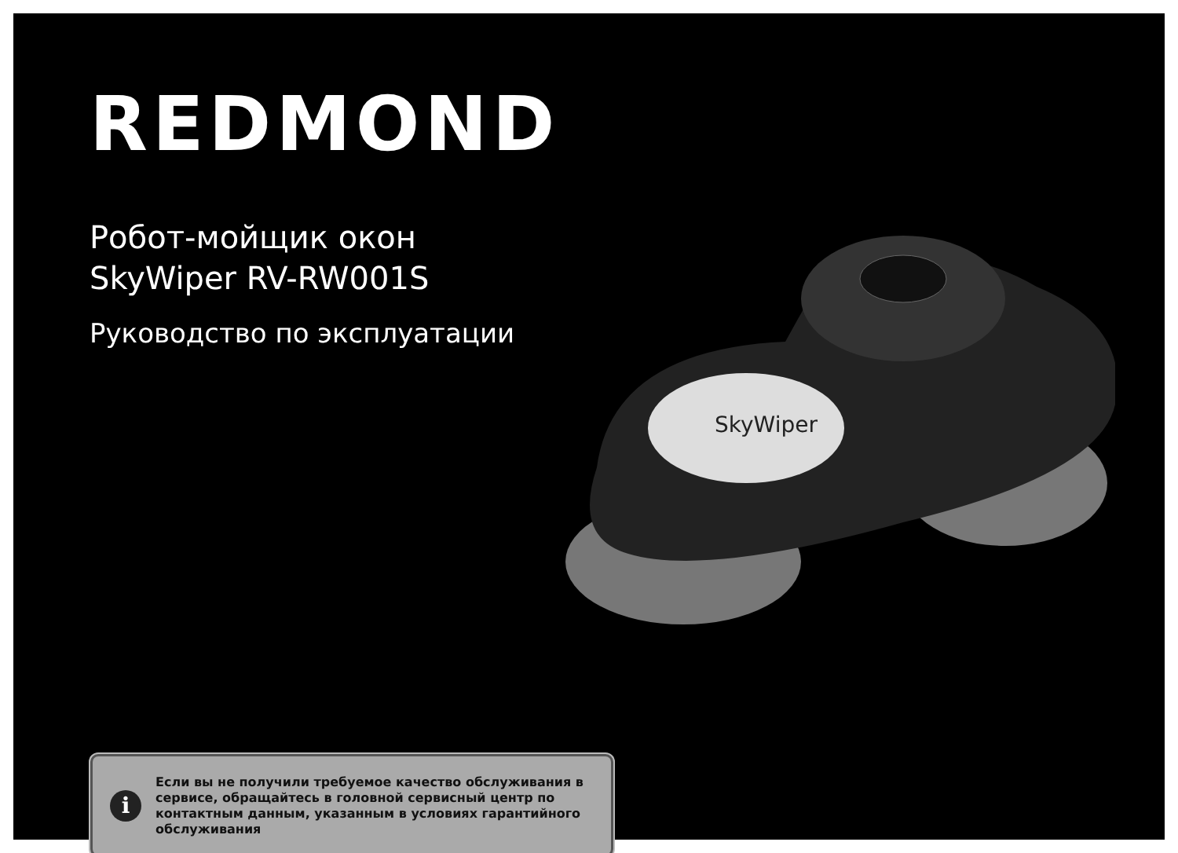REDMOND
Робот-мойщик окон
SkyWiper RV-RW001S
Руководство по эксплуатации
SkyWiper
i
Если вы не получили требуемое качество обслуживания в сервисе, обращайтесь в головной сервисный центр по контактным данным, указанным в условиях гарантийного обслуживания